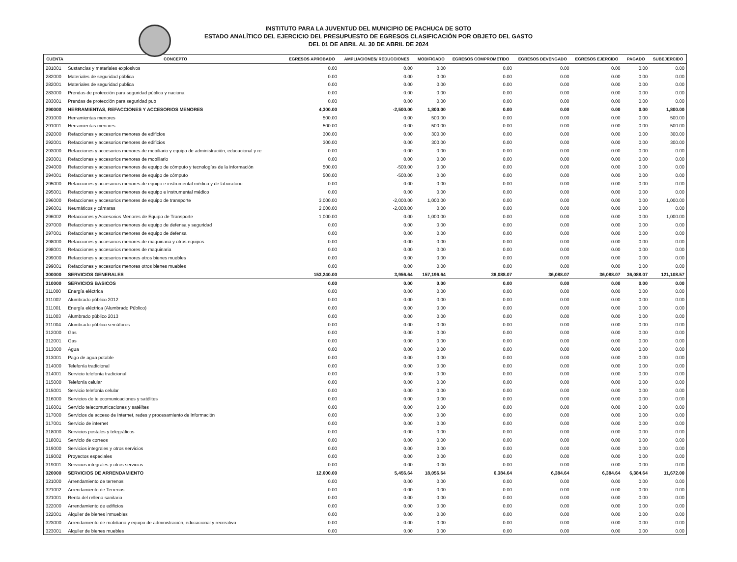INSTITUTO PARA LA JUVENTUD DEL MUNICIPIO DE PACHUCA DE SOTO
ESTADO ANALÍTICO DEL EJERCICIO DEL PRESUPUESTO DE EGRESOS CLASIFICACIÓN POR OBJETO DEL GASTO
DEL 01 DE ABRIL AL 30 DE ABRIL DE 2024
| CUENTA | CONCEPTO | EGRESOS APROBADO | AMPLIACIONES/ REDUCCIONES | MODIFICADO | EGRESOS COMPROMETIDO | EGRESOS DEVENGADO | EGRESOS EJERCIDO | PAGADO | SUBEJERCIDO |
| --- | --- | --- | --- | --- | --- | --- | --- | --- | --- |
| 281001 | Sustancias y materiales explosivos | 0.00 | 0.00 | 0.00 | 0.00 | 0.00 | 0.00 | 0.00 | 0.00 |
| 282000 | Materiales de seguridad pública | 0.00 | 0.00 | 0.00 | 0.00 | 0.00 | 0.00 | 0.00 | 0.00 |
| 282001 | Materiales de seguridad publica | 0.00 | 0.00 | 0.00 | 0.00 | 0.00 | 0.00 | 0.00 | 0.00 |
| 283000 | Prendas de protección para seguridad pública y nacional | 0.00 | 0.00 | 0.00 | 0.00 | 0.00 | 0.00 | 0.00 | 0.00 |
| 283001 | Prendas de protección para seguridad pub | 0.00 | 0.00 | 0.00 | 0.00 | 0.00 | 0.00 | 0.00 | 0.00 |
| 290000 | HERRAMIENTAS, REFACCIONES Y ACCESORIOS MENORES | 4,300.00 | -2,500.00 | 1,800.00 | 0.00 | 0.00 | 0.00 | 0.00 | 1,800.00 |
| 291000 | Herramientas menores | 500.00 | 0.00 | 500.00 | 0.00 | 0.00 | 0.00 | 0.00 | 500.00 |
| 291001 | Herramientas menores | 500.00 | 0.00 | 500.00 | 0.00 | 0.00 | 0.00 | 0.00 | 500.00 |
| 292000 | Refacciones y accesorios menores de edificios | 300.00 | 0.00 | 300.00 | 0.00 | 0.00 | 0.00 | 0.00 | 300.00 |
| 292001 | Refacciones y accesorios menores de edificios | 300.00 | 0.00 | 300.00 | 0.00 | 0.00 | 0.00 | 0.00 | 300.00 |
| 293000 | Refacciones y accesorios menores de mobiliario y equipo de administración, educacional y re | 0.00 | 0.00 | 0.00 | 0.00 | 0.00 | 0.00 | 0.00 | 0.00 |
| 293001 | Refacciones y accesorios menores de mobiliario | 0.00 | 0.00 | 0.00 | 0.00 | 0.00 | 0.00 | 0.00 | 0.00 |
| 294000 | Refacciones y accesorios menores de equipo de cómputo y tecnologías de la información | 500.00 | -500.00 | 0.00 | 0.00 | 0.00 | 0.00 | 0.00 | 0.00 |
| 294001 | Refacciones y accesorios menores de equipo de cómputo | 500.00 | -500.00 | 0.00 | 0.00 | 0.00 | 0.00 | 0.00 | 0.00 |
| 295000 | Refacciones y accesorios menores de equipo e instrumental médico y de laboratorio | 0.00 | 0.00 | 0.00 | 0.00 | 0.00 | 0.00 | 0.00 | 0.00 |
| 295001 | Refacciones y accesorios menores de equipo e instrumental médico | 0.00 | 0.00 | 0.00 | 0.00 | 0.00 | 0.00 | 0.00 | 0.00 |
| 296000 | Refacciones y accesorios menores de equipo de transporte | 3,000.00 | -2,000.00 | 1,000.00 | 0.00 | 0.00 | 0.00 | 0.00 | 1,000.00 |
| 296001 | Neumáticos y cámaras | 2,000.00 | -2,000.00 | 0.00 | 0.00 | 0.00 | 0.00 | 0.00 | 0.00 |
| 296002 | Refacciones y Accesorios Menores de Equipo de Transporte | 1,000.00 | 0.00 | 1,000.00 | 0.00 | 0.00 | 0.00 | 0.00 | 1,000.00 |
| 297000 | Refacciones y accesorios menores de equipo de defensa y seguridad | 0.00 | 0.00 | 0.00 | 0.00 | 0.00 | 0.00 | 0.00 | 0.00 |
| 297001 | Refacciones y accesorios menores de equipo de defensa | 0.00 | 0.00 | 0.00 | 0.00 | 0.00 | 0.00 | 0.00 | 0.00 |
| 298000 | Refacciones y accesorios menores de maquinaria y otros equipos | 0.00 | 0.00 | 0.00 | 0.00 | 0.00 | 0.00 | 0.00 | 0.00 |
| 298001 | Refacciones y accesorios menores de maquinaria | 0.00 | 0.00 | 0.00 | 0.00 | 0.00 | 0.00 | 0.00 | 0.00 |
| 299000 | Refacciones y accesorios menores otros bienes muebles | 0.00 | 0.00 | 0.00 | 0.00 | 0.00 | 0.00 | 0.00 | 0.00 |
| 299001 | Refacciones y accesorios menores otros bienes muebles | 0.00 | 0.00 | 0.00 | 0.00 | 0.00 | 0.00 | 0.00 | 0.00 |
| 300000 | SERVICIOS GENERALES | 153,240.00 | 3,956.64 | 157,196.64 | 36,088.07 | 36,088.07 | 36,088.07 | 36,088.07 | 121,108.57 |
| 310000 | SERVICIOS BASICOS | 0.00 | 0.00 | 0.00 | 0.00 | 0.00 | 0.00 | 0.00 | 0.00 |
| 311000 | Energía eléctrica | 0.00 | 0.00 | 0.00 | 0.00 | 0.00 | 0.00 | 0.00 | 0.00 |
| 311002 | Alumbrado público 2012 | 0.00 | 0.00 | 0.00 | 0.00 | 0.00 | 0.00 | 0.00 | 0.00 |
| 311001 | Energía eléctrica (Alumbrado Público) | 0.00 | 0.00 | 0.00 | 0.00 | 0.00 | 0.00 | 0.00 | 0.00 |
| 311003 | Alumbrado público 2013 | 0.00 | 0.00 | 0.00 | 0.00 | 0.00 | 0.00 | 0.00 | 0.00 |
| 311004 | Alumbrado público semáforos | 0.00 | 0.00 | 0.00 | 0.00 | 0.00 | 0.00 | 0.00 | 0.00 |
| 312000 | Gas | 0.00 | 0.00 | 0.00 | 0.00 | 0.00 | 0.00 | 0.00 | 0.00 |
| 312001 | Gas | 0.00 | 0.00 | 0.00 | 0.00 | 0.00 | 0.00 | 0.00 | 0.00 |
| 313000 | Agua | 0.00 | 0.00 | 0.00 | 0.00 | 0.00 | 0.00 | 0.00 | 0.00 |
| 313001 | Pago de agua potable | 0.00 | 0.00 | 0.00 | 0.00 | 0.00 | 0.00 | 0.00 | 0.00 |
| 314000 | Telefonía tradicional | 0.00 | 0.00 | 0.00 | 0.00 | 0.00 | 0.00 | 0.00 | 0.00 |
| 314001 | Servicio telefonía tradicional | 0.00 | 0.00 | 0.00 | 0.00 | 0.00 | 0.00 | 0.00 | 0.00 |
| 315000 | Telefonía celular | 0.00 | 0.00 | 0.00 | 0.00 | 0.00 | 0.00 | 0.00 | 0.00 |
| 315001 | Servicio telefonía celular | 0.00 | 0.00 | 0.00 | 0.00 | 0.00 | 0.00 | 0.00 | 0.00 |
| 316000 | Servicios de telecomunicaciones y satélites | 0.00 | 0.00 | 0.00 | 0.00 | 0.00 | 0.00 | 0.00 | 0.00 |
| 316001 | Servicio telecomunicaciones y satélites | 0.00 | 0.00 | 0.00 | 0.00 | 0.00 | 0.00 | 0.00 | 0.00 |
| 317000 | Servicios de acceso de Internet, redes y procesamiento de información | 0.00 | 0.00 | 0.00 | 0.00 | 0.00 | 0.00 | 0.00 | 0.00 |
| 317001 | Servicio de internet | 0.00 | 0.00 | 0.00 | 0.00 | 0.00 | 0.00 | 0.00 | 0.00 |
| 318000 | Servicios postales y telegráficos | 0.00 | 0.00 | 0.00 | 0.00 | 0.00 | 0.00 | 0.00 | 0.00 |
| 318001 | Servicio de correos | 0.00 | 0.00 | 0.00 | 0.00 | 0.00 | 0.00 | 0.00 | 0.00 |
| 319000 | Servicios integrales y otros servicios | 0.00 | 0.00 | 0.00 | 0.00 | 0.00 | 0.00 | 0.00 | 0.00 |
| 319002 | Proyectos especiales | 0.00 | 0.00 | 0.00 | 0.00 | 0.00 | 0.00 | 0.00 | 0.00 |
| 319001 | Servicios integrales y otros servicios | 0.00 | 0.00 | 0.00 | 0.00 | 0.00 | 0.00 | 0.00 | 0.00 |
| 320000 | SERVICIOS DE ARRENDAMIENTO | 12,600.00 | 5,456.64 | 18,056.64 | 6,384.64 | 6,384.64 | 6,384.64 | 6,384.64 | 11,672.00 |
| 321000 | Arrendamiento de terrenos | 0.00 | 0.00 | 0.00 | 0.00 | 0.00 | 0.00 | 0.00 | 0.00 |
| 321002 | Arrendamiento de Terrenos | 0.00 | 0.00 | 0.00 | 0.00 | 0.00 | 0.00 | 0.00 | 0.00 |
| 321001 | Renta del relleno sanitario | 0.00 | 0.00 | 0.00 | 0.00 | 0.00 | 0.00 | 0.00 | 0.00 |
| 322000 | Arrendamiento de edificios | 0.00 | 0.00 | 0.00 | 0.00 | 0.00 | 0.00 | 0.00 | 0.00 |
| 322001 | Alquiler de bienes inmuebles | 0.00 | 0.00 | 0.00 | 0.00 | 0.00 | 0.00 | 0.00 | 0.00 |
| 323000 | Arrendamiento de mobiliario y equipo de administración, educacional y recreativo | 0.00 | 0.00 | 0.00 | 0.00 | 0.00 | 0.00 | 0.00 | 0.00 |
| 323001 | Alquiler de bienes muebles | 0.00 | 0.00 | 0.00 | 0.00 | 0.00 | 0.00 | 0.00 | 0.00 |